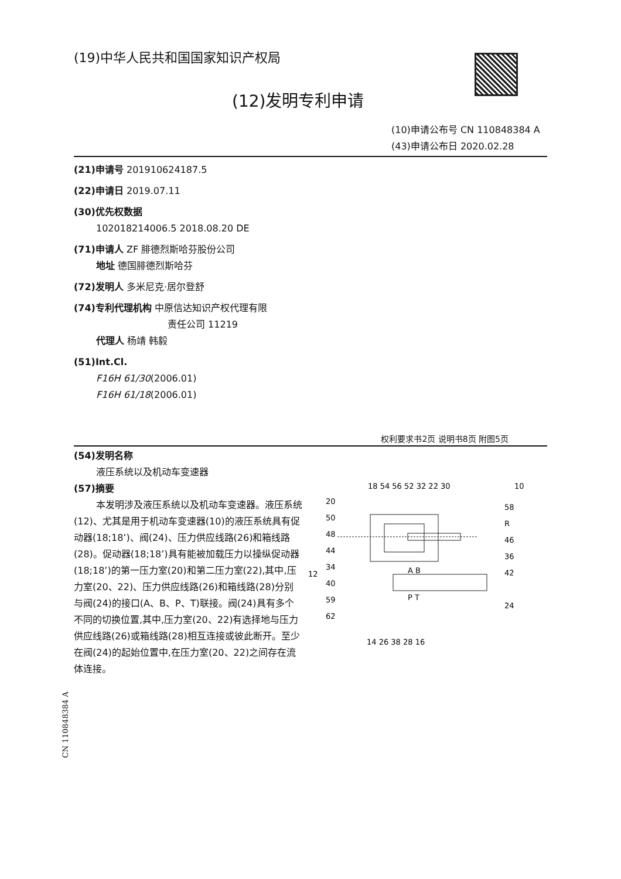(19)中华人民共和国国家知识产权局
(12)发明专利申请
(10)申请公布号 CN 110848384 A
(43)申请公布日 2020.02.28
(21)申请号 201910624187.5
(22)申请日 2019.07.11
(30)优先权数据
102018214006.5 2018.08.20 DE
(71)申请人 ZF 腓德烈斯哈芬股份公司
地址 德国腓德烈斯哈芬
(72)发明人 多米尼克·居尔登舒
(74)专利代理机构 中原信达知识产权代理有限
责任公司 11219
代理人 杨靖 韩毅
(51)Int.Cl.
F16H 61/30(2006.01)
F16H 61/18(2006.01)
权利要求书2页 说明书8页 附图5页
(54)发明名称
液压系统以及机动车变速器
(57)摘要
本发明涉及液压系统以及机动车变速器。液压系统(12)、尤其是用于机动车变速器(10)的液压系统具有促动器(18;18’)、阀(24)、压力供应线路(26)和箱线路(28)。促动器(18;18’)具有能被加载压力以操纵促动器(18;18’)的第一压力室(20)和第二压力室(22),其中,压力室(20、22)、压力供应线路(26)和箱线路(28)分别与阀(24)的接口(A、B、P、T)联接。阀(24)具有多个不同的切换位置,其中,压力室(20、22)有选择地与压力供应线路(26)或箱线路(28)相互连接或彼此断开。至少在阀(24)的起始位置中,在压力室(20、22)之间存在流体连接。
18 54 56 52 32 22 30
10
12
20
50
48
44
34
40
59
62
58
R
46
36
42
24
A B
P T
14 26 38 28 16
CN 110848384 A